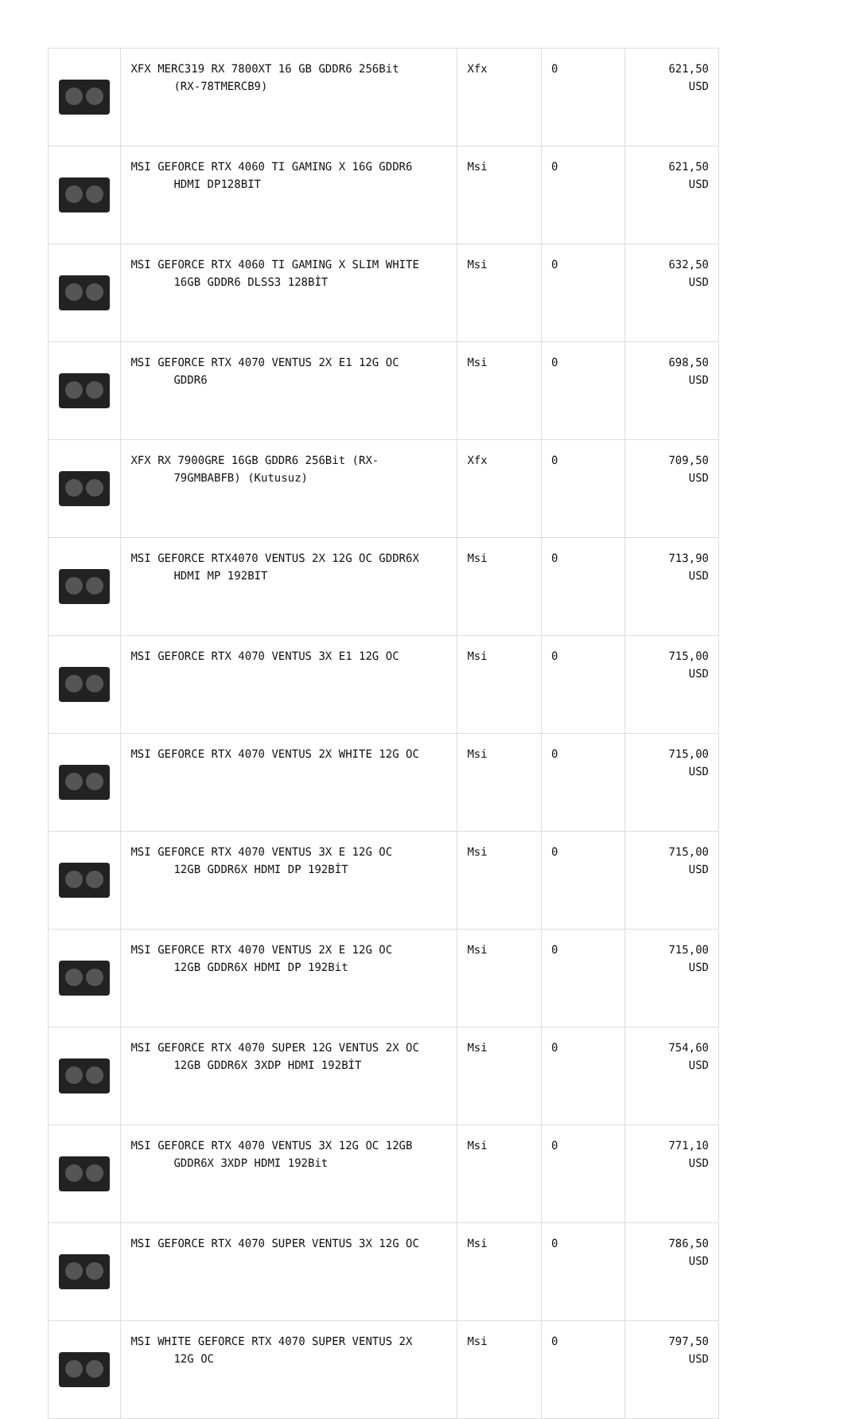| | XFX MERC319 RX 7800XT 16 GB GDDR6 256Bit (RX-78TMERCB9) | Xfx | 0 | 621,50 USD |
| | MSI GEFORCE RTX 4060 TI GAMING X 16G GDDR6 HDMI DP128BIT | Msi | 0 | 621,50 USD |
| | MSI GEFORCE RTX 4060 TI GAMING X SLIM WHITE 16GB GDDR6 DLSS3 128BİT | Msi | 0 | 632,50 USD |
| | MSI GEFORCE RTX 4070 VENTUS 2X E1 12G OC GDDR6 | Msi | 0 | 698,50 USD |
| | XFX RX 7900GRE 16GB GDDR6 256Bit (RX- 79GMBABFB) (Kutusuz) | Xfx | 0 | 709,50 USD |
| | MSI GEFORCE RTX4070 VENTUS 2X 12G OC GDDR6X HDMI MP 192BIT | Msi | 0 | 713,90 USD |
| | MSI GEFORCE RTX 4070 VENTUS 3X E1 12G OC | Msi | 0 | 715,00 USD |
| | MSI GEFORCE RTX 4070 VENTUS 2X WHITE 12G OC | Msi | 0 | 715,00 USD |
| | MSI GEFORCE RTX 4070 VENTUS 3X E 12G OC 12GB GDDR6X HDMI DP 192BİT | Msi | 0 | 715,00 USD |
| | MSI GEFORCE RTX 4070 VENTUS 2X E 12G OC 12GB GDDR6X HDMI DP 192Bit | Msi | 0 | 715,00 USD |
| | MSI GEFORCE RTX 4070 SUPER 12G VENTUS 2X OC 12GB GDDR6X 3XDP HDMI 192BİT | Msi | 0 | 754,60 USD |
| | MSI GEFORCE RTX 4070 VENTUS 3X 12G OC 12GB GDDR6X 3XDP HDMI 192Bit | Msi | 0 | 771,10 USD |
| | MSI GEFORCE RTX 4070 SUPER VENTUS 3X 12G OC | Msi | 0 | 786,50 USD |
| | MSI WHITE GEFORCE RTX 4070 SUPER VENTUS 2X 12G OC | Msi | 0 | 797,50 USD |